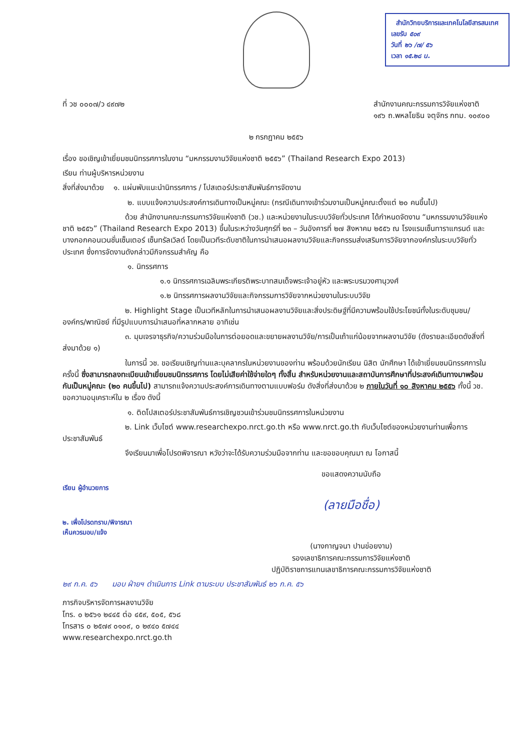สำนักวิทยบริการและเทคโนโลยีสารสนเทศ
เลขรับ ๕๐๙
วันที่ ๒๖ /๗/ ๕๖
เวลา ๑๕.๒๘ น.
ที่ วช ๐๐๐๗/ว ๔๙๗๒ สำนักงานคณะกรรมการวิจัยแห่งชาติ
๑๙๖ ถ.พหลโยธิน จตุจักร กทม. ๑๐๙๐๐
๒ กรกฎาคม ๒๕๕๖
เรื่อง ขอเชิญเข้าเยี่ยมชมนิทรรศการในงาน “มหกรรมงานวิจัยแห่งชาติ ๒๕๕๖” (Thailand Research Expo 2013)
เรียน ท่านผู้บริหารหน่วยงาน
สิ่งที่ส่งมาด้วย ๑. แผ่นพับแนะนำนิทรรศการ / โปสเตอร์ประชาสัมพันธ์การจัดงาน
๒. แบบแจ้งความประสงค์การเดินทางเป็นหมู่คณะ (กรณีเดินทางเข้าร่วมงานเป็นหมู่คณะตั้งแต่ ๒๐ คนขึ้นไป)
ด้วย สำนักงานคณะกรรมการวิจัยแห่งชาติ (วช.) และหน่วยงานในระบบวิจัยทั่วประเทศ ได้กำหนดจัดงาน “มหกรรมงานวิจัยแห่งชาติ ๒๕๕๖” (Thailand Research Expo 2013) ขึ้นในระหว่างวันศุกร์ที่ ๒๓ – วันอังคารที่ ๒๗ สิงหาคม ๒๕๕๖ ณ โรงแรมเซ็นทาราแกรนด์ และบางกอกคอนเวนชั่นเซ็นเตอร์ เซ็นทรัลเวิลด์ โดยเป็นเวทีระดับชาติในการนำเสนอผลงานวิจัยและกิจกรรมส่งเสริมการวิจัยจากองค์กรในระบบวิจัยทั่วประเทศ ซึ่งการจัดงานดังกล่าวมีกิจกรรมสำคัญ คือ
๑. นิทรรศการ
๑.๑ นิทรรศการเฉลิมพระเกียรติพระบาทสมเด็จพระเจ้าอยู่หัว และพระบรมวงศานุวงศ์
๑.๒ นิทรรศการผลงานวิจัยและกิจกรรมการวิจัยจากหน่วยงานในระบบวิจัย
๒. Highlight Stage เป็นเวทีหลักในการนำเสนอผลงานวิจัยและสิ่งประดิษฐ์ที่มีความพร้อมใช้ประโยชน์ทั้งในระดับชุมชน/องค์กร/พาณิชย์ ที่มีรูปแบบการนำเสนอที่หลากหลาย อาทิเช่น
๓. มุมเจรจาธุรกิจ/ความร่วมมือในการต่อยอดและขยายผลงานวิจัย/การเป็นเถ้าแก่น้อยจากผลงานวิจัย (ดังรายละเอียดดังสิ่งที่ส่งมาด้วย ๑)
ในการนี้ วช. ขอเรียนเชิญท่านและบุคลากรในหน่วยงานของท่าน พร้อมด้วยนักเรียน นิสิต นักศึกษา ได้เข้าเยี่ยมชมนิทรรศการในครั้งนี้ ซึ่งสามารถลงทะเบียนเข้าเยี่ยมชมนิทรรศการ โดยไม่เสียค่าใช้จ่ายใดๆ ทั้งสิ้น สำหรับหน่วยงานและสถาบันการศึกษาที่ประสงค์เดินทางมาพร้อมกันเป็นหมู่คณะ (๒๐ คนขึ้นไป) สามารถแจ้งความประสงค์การเดินทางตามแบบฟอร์ม ดังสิ่งที่ส่งมาด้วย ๒ ภายในวันที่ ๑๐ สิงหาคม ๒๕๕๖ ทั้งนี้ วช. ขอความอนุเคราะห์ใน ๒ เรื่อง ดังนี้
๑. ติดโปสเตอร์ประชาสัมพันธ์การเชิญชวนเข้าร่วมชมนิทรรศการในหน่วยงาน
๒. Link เว็บไซต์ www.researchexpo.nrct.go.th หรือ www.nrct.go.th กับเว็บไซต์ของหน่วยงานท่านเพื่อการประชาสัมพันธ์
จึงเรียนมาเพื่อโปรดพิจารณา หวังว่าจะได้รับความร่วมมือจากท่าน และขอขอบคุณมา ณ โอกาสนี้
ขอแสดงความนับถือ
เรียน ผู้อำนวยการ
(ลายมือชื่อ)
๒. เพื่อโปรดทราบ/พิจารณา
เห็นควรมอบ/แจ้ง
(นางกาญจนา ปานข่อยงาม)
รองเลขาธิการคณะกรรมการวิจัยแห่งชาติ
ปฏิบัติราชการแทนเลขาธิการคณะกรรมการวิจัยแห่งชาติ
๒๙ ก.ค. ๕๖ มอบ ฝ่ายฯ ดำเนินการ Link ตามระบบ ประชาสัมพันธ์ ๒๖ ก.ค. ๕๖
ภารกิจบริหารจัดการผลงานวิจัย
โทร. ๐ ๒๕๖๑ ๒๔๔๕ ต่อ ๔๕๙, ๕๐๕, ๕๖๘
โทรสาร ๐ ๒๕๗๙ ๐๑๐๙, ๐ ๒๙๔๐ ๕๗๔๔
www.researchexpo.nrct.go.th